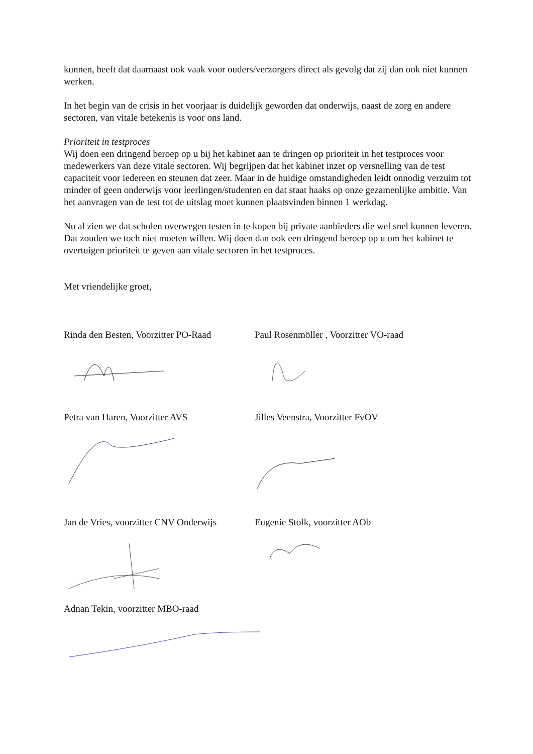kunnen, heeft dat daarnaast ook vaak voor ouders/verzorgers direct als gevolg dat zij dan ook niet kunnen werken.
In het begin van de crisis in het voorjaar is duidelijk geworden dat onderwijs, naast de zorg en andere sectoren, van vitale betekenis is voor ons land.
Prioriteit in testproces
Wij doen een dringend beroep op u bij het kabinet aan te dringen op prioriteit in het testproces voor medewerkers van deze vitale sectoren. Wij begrijpen dat het kabinet inzet op versnelling van de test capaciteit voor iedereen en steunen dat zeer. Maar in de huidige omstandigheden leidt onnodig verzuim tot minder of geen onderwijs voor leerlingen/studenten en dat staat haaks op onze gezamenlijke ambitie. Van het aanvragen van de test tot de uitslag moet kunnen plaatsvinden binnen 1 werkdag.
Nu al zien we dat scholen overwegen testen in te kopen bij private aanbieders die wel snel kunnen leveren. Dat zouden we toch niet moeten willen. Wij doen dan ook een dringend beroep op u om het kabinet te overtuigen prioriteit te geven aan vitale sectoren in het testproces.
Met vriendelijke groet,
Rinda den Besten, Voorzitter PO-Raad
Paul Rosenmöller , Voorzitter VO-raad
Petra van Haren, Voorzitter AVS Jilles Veenstra, Voorzitter FvOV
Jan de Vries, voorzitter CNV Onderwijs
Eugenie Stolk, voorzitter AOb
Adnan Tekin, voorzitter MBO-raad